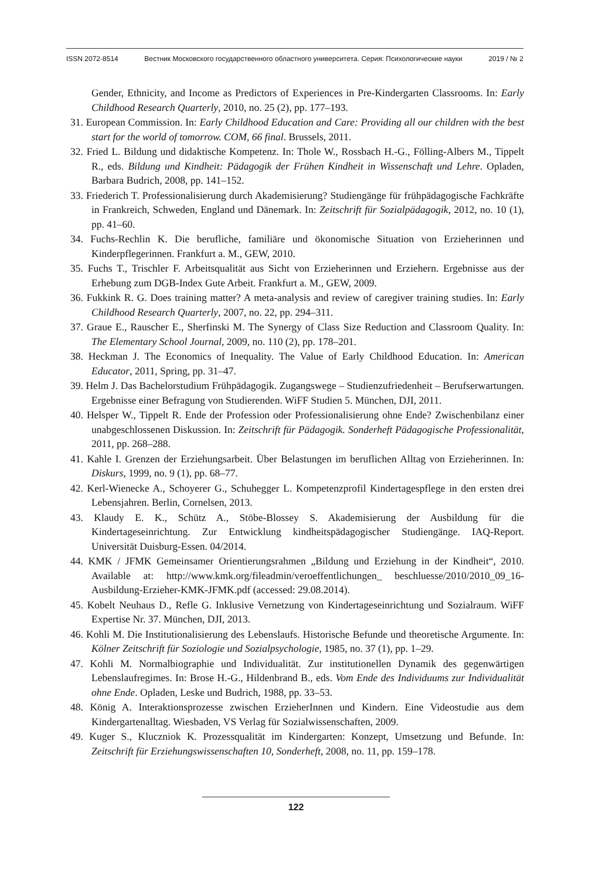ISSN 2072-8514 Вестник Московского государственного областного университета. Серия: Психологические науки 2019 / № 2
Gender, Ethnicity, and Income as Predictors of Experiences in Pre-Kindergarten Classrooms. In: Early Childhood Research Quarterly, 2010, no. 25 (2), pp. 177–193.
31. European Commission. In: Early Childhood Education and Care: Providing all our children with the best start for the world of tomorrow. COM, 66 final. Brussels, 2011.
32. Fried L. Bildung und didaktische Kompetenz. In: Thole W., Rossbach H.-G., Fölling-Albers M., Tippelt R., eds. Bildung und Kindheit: Pädagogik der Frühen Kindheit in Wissenschaft und Lehre. Opladen, Barbara Budrich, 2008, pp. 141–152.
33. Friederich T. Professionalisierung durch Akademisierung? Studiengänge für frühpädagogische Fachkräfte in Frankreich, Schweden, England und Dänemark. In: Zeitschrift für Sozialpädagogik, 2012, no. 10 (1), pp. 41–60.
34. Fuchs-Rechlin K. Die berufliche, familiäre und ökonomische Situation von Erzieherinnen und Kinderpflegerinnen. Frankfurt a. M., GEW, 2010.
35. Fuchs T., Trischler F. Arbeitsqualität aus Sicht von Erzieherinnen und Erziehern. Ergebnisse aus der Erhebung zum DGB-Index Gute Arbeit. Frankfurt a. M., GEW, 2009.
36. Fukkink R. G. Does training matter? A meta-analysis and review of caregiver training studies. In: Early Childhood Research Quarterly, 2007, no. 22, pp. 294–311.
37. Graue E., Rauscher E., Sherfinski M. The Synergy of Class Size Reduction and Classroom Quality. In: The Elementary School Journal, 2009, no. 110 (2), pp. 178–201.
38. Heckman J. The Economics of Inequality. The Value of Early Childhood Education. In: American Educator, 2011, Spring, pp. 31–47.
39. Helm J. Das Bachelorstudium Frühpädagogik. Zugangswege – Studienzufriedenheit – Berufserwartungen. Ergebnisse einer Befragung von Studierenden. WiFF Studien 5. München, DJI, 2011.
40. Helsper W., Tippelt R. Ende der Profession oder Professionalisierung ohne Ende? Zwischenbilanz einer unabgeschlossenen Diskussion. In: Zeitschrift für Pädagogik. Sonderheft Pädagogische Professionalität, 2011, pp. 268–288.
41. Kahle I. Grenzen der Erziehungsarbeit. Über Belastungen im beruflichen Alltag von Erzieherinnen. In: Diskurs, 1999, no. 9 (1), pp. 68–77.
42. Kerl-Wienecke A., Schoyerer G., Schuhegger L. Kompetenzprofil Kindertagespflege in den ersten drei Lebensjahren. Berlin, Cornelsen, 2013.
43. Klaudy E. K., Schütz A., Stöbe-Blossey S. Akademisierung der Ausbildung für die Kindertageseinrichtung. Zur Entwicklung kindheitspädagogischer Studiengänge. IAQ-Report. Universität Duisburg-Essen. 04/2014.
44. KMK / JFMK Gemeinsamer Orientierungsrahmen „Bildung und Erziehung in der Kindheit“, 2010. Available at: http://www.kmk.org/fileadmin/veroeffentlichungen_ beschluesse/2010/2010_09_16-Ausbildung-Erzieher-KMK-JFMK.pdf (accessed: 29.08.2014).
45. Kobelt Neuhaus D., Refle G. Inklusive Vernetzung von Kindertageseinrichtung und Sozialraum. WiFF Expertise Nr. 37. München, DJI, 2013.
46. Kohli M. Die Institutionalisierung des Lebenslaufs. Historische Befunde und theoretische Argumente. In: Kölner Zeitschrift für Soziologie und Sozialpsychologie, 1985, no. 37 (1), pp. 1–29.
47. Kohli M. Normalbiographie und Individualität. Zur institutionellen Dynamik des gegenwärtigen Lebenslaufregimes. In: Brose H.-G., Hildenbrand B., eds. Vom Ende des Individuums zur Individualität ohne Ende. Opladen, Leske und Budrich, 1988, pp. 33–53.
48. König A. Interaktionsprozesse zwischen ErzieherInnen und Kindern. Eine Videostudie aus dem Kindergartenalltag. Wiesbaden, VS Verlag für Sozialwissenschaften, 2009.
49. Kuger S., Kluczniok K. Prozessqualität im Kindergarten: Konzept, Umsetzung und Befunde. In: Zeitschrift für Erziehungswissenschaften 10, Sonderheft, 2008, no. 11, pp. 159–178.
122